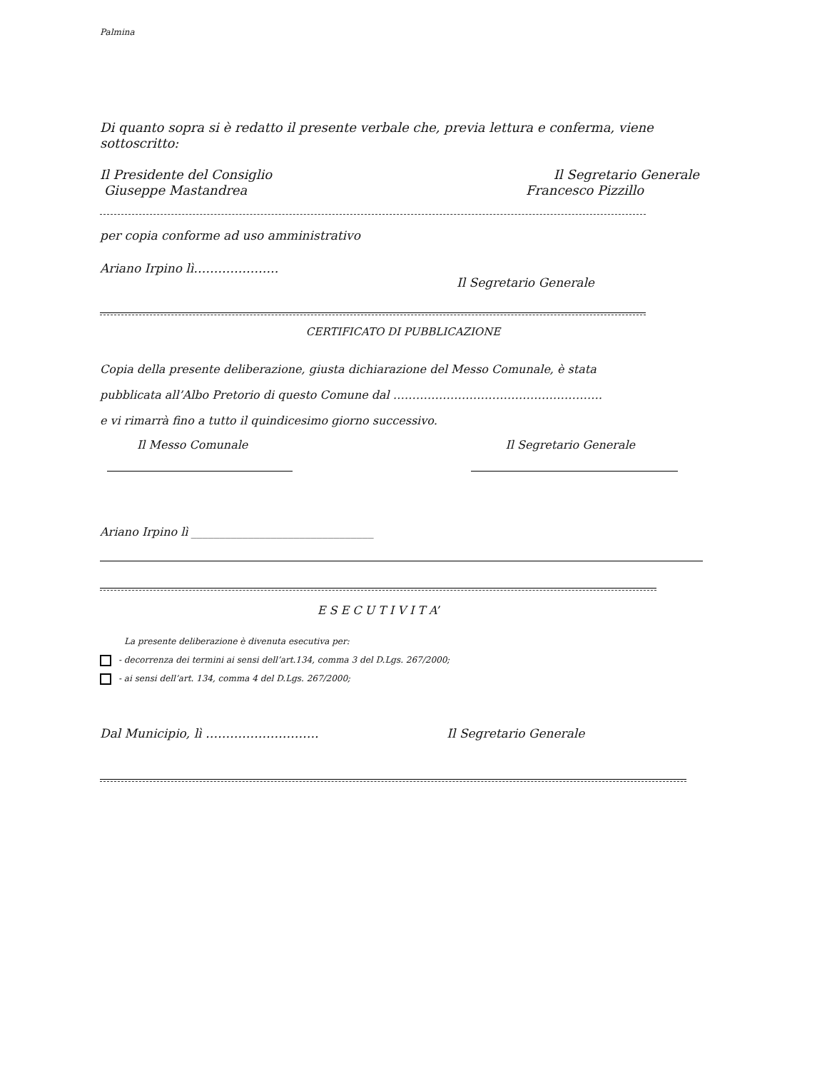Palmina
Di quanto sopra si è redatto il presente verbale che, previa lettura e conferma, viene sottoscritto:
Il Presidente del Consiglio Il Segretario Generale
Giuseppe Mastandrea Francesco Pizzillo
per copia conforme ad uso amministrativo
Ariano Irpino lì…………………
Il Segretario Generale
CERTIFICATO DI PUBBLICAZIONE
Copia della presente deliberazione, giusta dichiarazione del Messo Comunale, è stata
pubblicata all’Albo Pretorio di questo Comune dal ……………………………………………….
e vi rimarrà fino a tutto il quindicesimo giorno successivo.
Il Messo Comunale Il Segretario Generale
Ariano Irpino lì ________________________________
E S E C U T I V I T A’
La presente deliberazione è divenuta esecutiva per:
- decorrenza dei termini ai sensi dell’art.134, comma 3 del D.Lgs. 267/2000;
- ai sensi dell’art. 134, comma 4 del D.Lgs. 267/2000;
Dal Municipio, lì ………………………. Il Segretario Generale